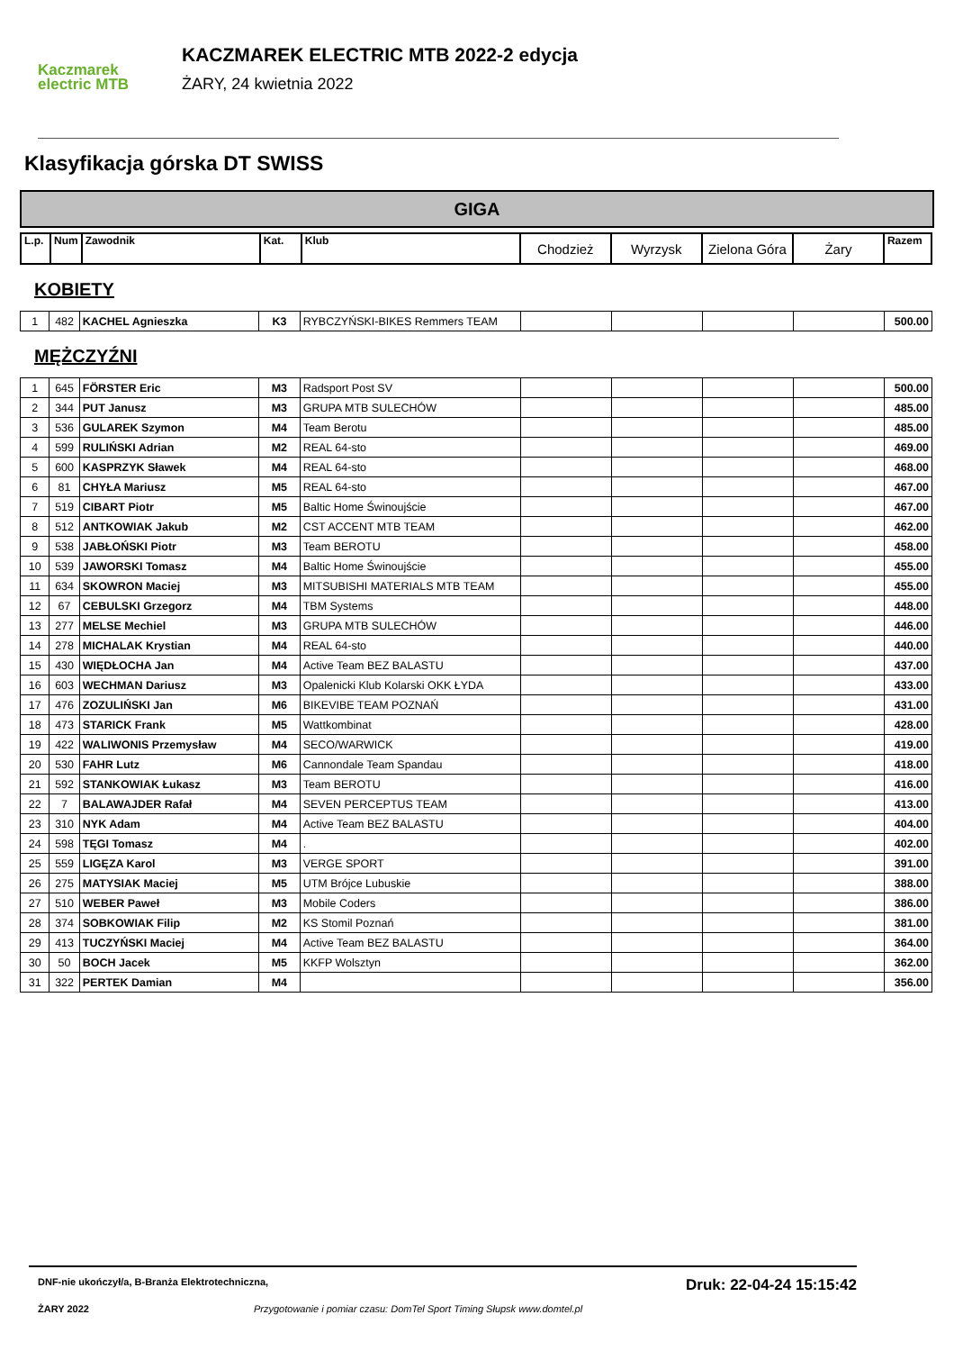Kaczmarek
electric MTB
KACZMAREK ELECTRIC MTB 2022-2 edycja
ŻARY, 24 kwietnia 2022
Klasyfikacja górska DT SWISS
GIGA
| L.p. | Num | Zawodnik | Kat. | Klub | Chodzież | Wyrzysk | Zielona Góra | Żary | Razem |
| --- | --- | --- | --- | --- | --- | --- | --- | --- | --- |
KOBIETY
| 1 | 482 | KACHEL Agnieszka | K3 | RYBCZYŃSKI-BIKES Remmers TEAM | | | | | 500.00 |
MĘŻCZYŹNI
| 1 | 645 | FÖRSTER Eric | M3 | Radsport Post SV | | | | | 500.00 |
| 2 | 344 | PUT Janusz | M3 | GRUPA MTB SULECHÓW | | | | | 485.00 |
| 3 | 536 | GULAREK Szymon | M4 | Team Berotu | | | | | 485.00 |
| 4 | 599 | RULIŃSKI Adrian | M2 | REAL 64-sto | | | | | 469.00 |
| 5 | 600 | KASPRZYK Sławek | M4 | REAL 64-sto | | | | | 468.00 |
| 6 | 81 | CHYŁA Mariusz | M5 | REAL 64-sto | | | | | 467.00 |
| 7 | 519 | CIBART Piotr | M5 | Baltic Home Świnoujście | | | | | 467.00 |
| 8 | 512 | ANTKOWIAK Jakub | M2 | CST ACCENT MTB TEAM | | | | | 462.00 |
| 9 | 538 | JABŁOŃSKI Piotr | M3 | Team BEROTU | | | | | 458.00 |
| 10 | 539 | JAWORSKI Tomasz | M4 | Baltic Home Świnoujście | | | | | 455.00 |
| 11 | 634 | SKOWRON Maciej | M3 | MITSUBISHI MATERIALS MTB TEAM | | | | | 455.00 |
| 12 | 67 | CEBULSKI Grzegorz | M4 | TBM Systems | | | | | 448.00 |
| 13 | 277 | MELSE Mechiel | M3 | GRUPA MTB SULECHÓW | | | | | 446.00 |
| 14 | 278 | MICHALAK Krystian | M4 | REAL 64-sto | | | | | 440.00 |
| 15 | 430 | WIĘDŁOCHA Jan | M4 | Active Team BEZ BALASTU | | | | | 437.00 |
| 16 | 603 | WECHMAN Dariusz | M3 | Opalenicki Klub Kolarski OKK ŁYDA | | | | | 433.00 |
| 17 | 476 | ZOZULIŃSKI Jan | M6 | BIKEVIBE TEAM POZNAŃ | | | | | 431.00 |
| 18 | 473 | STARICK Frank | M5 | Wattkombinat | | | | | 428.00 |
| 19 | 422 | WALIWONIS Przemysław | M4 | SECO/WARWICK | | | | | 419.00 |
| 20 | 530 | FAHR Lutz | M6 | Cannondale Team Spandau | | | | | 418.00 |
| 21 | 592 | STANKOWIAK Łukasz | M3 | Team BEROTU | | | | | 416.00 |
| 22 | 7 | BALAWAJDER Rafał | M4 | SEVEN PERCEPTUS TEAM | | | | | 413.00 |
| 23 | 310 | NYK Adam | M4 | Active Team BEZ BALASTU | | | | | 404.00 |
| 24 | 598 | TĘGI Tomasz | M4 | . | | | | | 402.00 |
| 25 | 559 | LIGĘZA Karol | M3 | VERGE SPORT | | | | | 391.00 |
| 26 | 275 | MATYSIAK Maciej | M5 | UTM Brójce Lubuskie | | | | | 388.00 |
| 27 | 510 | WEBER Paweł | M3 | Mobile Coders | | | | | 386.00 |
| 28 | 374 | SOBKOWIAK Filip | M2 | KS Stomil Poznań | | | | | 381.00 |
| 29 | 413 | TUCZYŃSKI Maciej | M4 | Active Team BEZ BALASTU | | | | | 364.00 |
| 30 | 50 | BOCH Jacek | M5 | KKFP Wolsztyn | | | | | 362.00 |
| 31 | 322 | PERTEK Damian | M4 | | | | | | 356.00 |
DNF-nie ukończył/a, B-Branża Elektrotechniczna, Druk: 22-04-24 15:15:42
ŻARY 2022 Przygotowanie i pomiar czasu: DomTel Sport Timing Słupsk www.domtel.pl